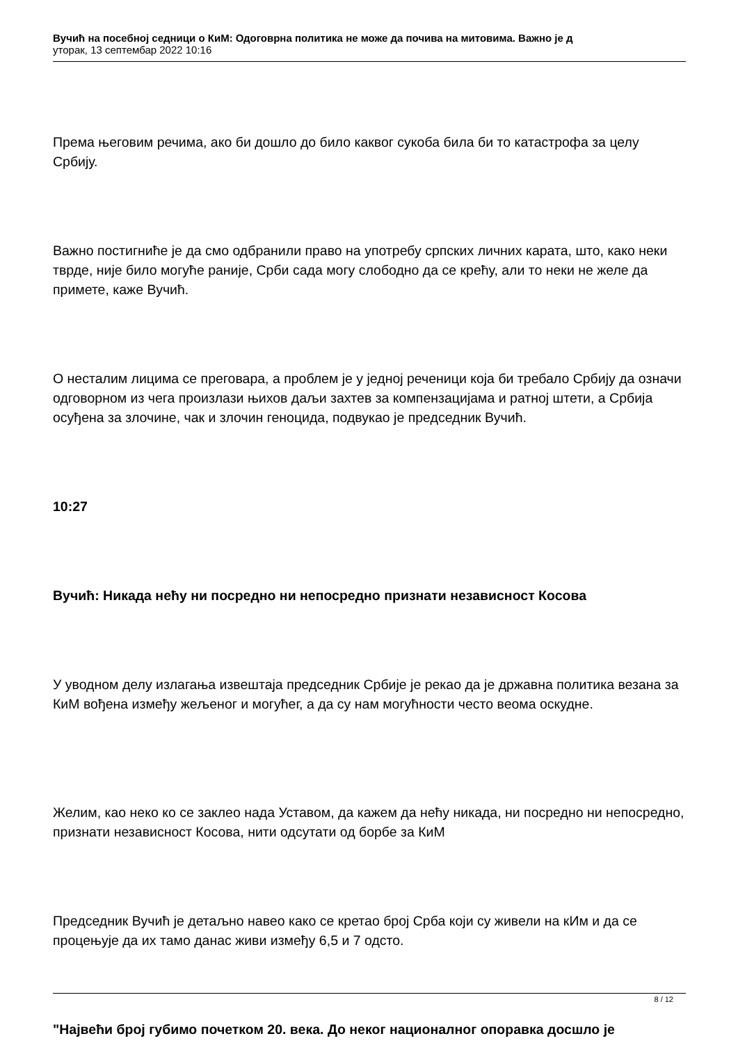Вучић на посебној седници о КиМ: Одоговрна политика не може да почива на митовима. Важно је д
уторак, 13 септембар 2022 10:16
Према његовим речима, ако би дошло до било каквог сукоба била би то катастрофа за целу Србију.
Важно постигниће је да смо одбранили право на употребу српских личних карата, што, како неки тврде, није било могуће раније, Срби сада могу слободно да се крећу, али то неки не желе да примете, каже Вучић.
О несталим лицима се преговара, а проблем је у једној реченици која би требало Србију да означи одговорном из чега произлази њихов даљи захтев за компензацијама и ратној штети, а Србија осуђена за злочине, чак и злочин геноцида, подвукао је председник Вучић.
10:27
Вучић: Никада нећу ни посредно ни непосредно признати независност Косова
У уводном делу излагања извештаја председник Србије је рекао да је државна политика везана за КиМ вођена између жељеног и могућег, а да су нам могућности често веома оскудне.
Желим, као неко ко се заклео нада Уставом, да кажем да нећу никада, ни посредно ни непосредно, признати независност Косова, нити одсутати од борбе за КиМ
Председник Вучић је детаљно навео како се кретао број Срба који су живели на кИм и да се процењује да их тамо данас живи између 6,5 и 7 одсто.
"Највећи број губимо почетком 20. века. До неког националног опоравка досшло је
8 / 12